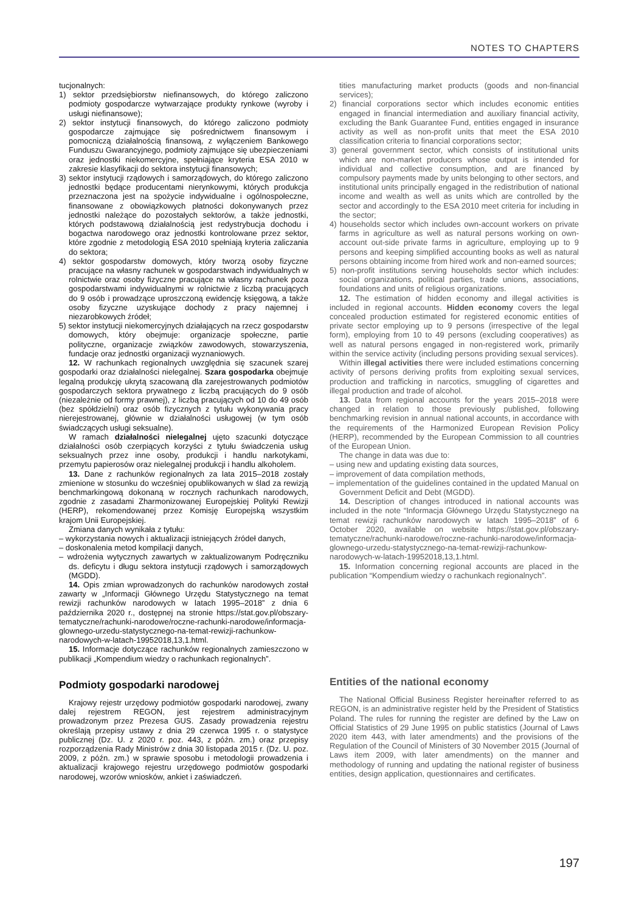NOTES TO CHAPTERS
tucjonalnych:
1) sektor przedsiębiorstw niefinansowych, do którego zaliczono podmioty gospodarcze wytwarzające produkty rynkowe (wyroby i usługi niefinansowe);
2) sektor instytucji finansowych, do którego zaliczono podmioty gospodarcze zajmujące się pośrednictwem finansowym i pomocniczą działalnością finansową, z wyłączeniem Bankowego Funduszu Gwarancyjnego, podmioty zajmujące się ubezpieczeniami oraz jednostki niekomercyjne, spełniające kryteria ESA 2010 w zakresie klasyfikacji do sektora instytucji finansowych;
3) sektor instytucji rządowych i samorządowych, do którego zaliczono jednostki będące producentami nierynkowymi, których produkcja przeznaczona jest na spożycie indywidualne i ogólnospołeczne, finansowane z obowiązkowych płatności dokonywanych przez jednostki należące do pozostałych sektorów, a także jednostki, których podstawową działalnością jest redystrybucja dochodu i bogactwa narodowego oraz jednostki kontrolowane przez sektor, które zgodnie z metodologią ESA 2010 spełniają kryteria zaliczania do sektora;
4) sektor gospodarstw domowych, który tworzą osoby fizyczne pracujące na własny rachunek w gospodarstwach indywidualnych w rolnictwie oraz osoby fizyczne pracujące na własny rachunek poza gospodarstwami indywidualnymi w rolnictwie z liczbą pracujących do 9 osób i prowadzące uproszczoną ewidencję księgową, a także osoby fizyczne uzyskujące dochody z pracy najemnej i niezarobkowych źródeł;
5) sektor instytucji niekomercyjnych działających na rzecz gospodarstw domowych, który obejmuje: organizacje społeczne, partie polityczne, organizacje związków zawodowych, stowarzyszenia, fundacje oraz jednostki organizacji wyznaniowych.
12. W rachunkach regionalnych uwzględnia się szacunek szarej gospodarki oraz działalności nielegalnej. Szara gospodarka obejmuje legalną produkcję ukrytą szacowaną dla zarejestrowanych podmiotów gospodarczych sektora prywatnego z liczbą pracujących do 9 osób (niezależnie od formy prawnej), z liczbą pracujących od 10 do 49 osób (bez spółdzielni) oraz osób fizycznych z tytułu wykonywania pracy nierejestrowanej, głównie w działalności usługowej (w tym osób świadczących usługi seksualne).
W ramach działalności nielegalnej ujęto szacunki dotyczące działalności osób czerpiących korzyści z tytułu świadczenia usług seksualnych przez inne osoby, produkcji i handlu narkotykami, przemytu papierosów oraz nielegalnej produkcji i handlu alkoholem.
13. Dane z rachunków regionalnych za lata 2015–2018 zostały zmienione w stosunku do wcześniej opublikowanych w ślad za rewizją benchmarkingową dokonaną w rocznych rachunkach narodowych, zgodnie z zasadami Zharmonizowanej Europejskiej Polityki Rewizji (HERP), rekomendowanej przez Komisję Europejską wszystkim krajom Unii Europejskiej.
Zmiana danych wynikała z tytułu:
– wykorzystania nowych i aktualizacji istniejących źródeł danych,
– doskonalenia metod kompilacji danych,
– wdrożenia wytycznych zawartych w zaktualizowanym Podręczniku ds. deficytu i długu sektora instytucji rządowych i samorządowych (MGDD).
14. Opis zmian wprowadzonych do rachunków narodowych został zawarty w „Informacji Głównego Urzędu Statystycznego na temat rewizji rachunków narodowych w latach 1995–2018” z dnia 6 października 2020 r., dostępnej na stronie https://stat.gov.pl/obszary-tematyczne/rachunki-narodowe/roczne-rachunki-narodowe/informacja-glownego-urzedu-statystycznego-na-temat-rewizji-rachunkow-narodowych-w-latach-19952018,13,1.html.
15. Informacje dotyczące rachunków regionalnych zamieszczono w publikacji „Kompendium wiedzy o rachunkach regionalnych”.
Podmioty gospodarki narodowej
Krajowy rejestr urzędowy podmiotów gospodarki narodowej, zwany dalej rejestrem REGON, jest rejestrem administracyjnym prowadzonym przez Prezesa GUS. Zasady prowadzenia rejestru określają przepisy ustawy z dnia 29 czerwca 1995 r. o statystyce publicznej (Dz. U. z 2020 r. poz. 443, z późn. zm.) oraz przepisy rozporządzenia Rady Ministrów z dnia 30 listopada 2015 r. (Dz. U. poz. 2009, z późn. zm.) w sprawie sposobu i metodologii prowadzenia i aktualizacji krajowego rejestru urzędowego podmiotów gospodarki narodowej, wzorów wniosków, ankiet i zaświadczeń.
tities manufacturing market products (goods and non-financial services);
2) financial corporations sector which includes economic entities engaged in financial intermediation and auxiliary financial activity, excluding the Bank Guarantee Fund, entities engaged in insurance activity as well as non-profit units that meet the ESA 2010 classification criteria to financial corporations sector;
3) general government sector, which consists of institutional units which are non-market producers whose output is intended for individual and collective consumption, and are financed by compulsory payments made by units belonging to other sectors, and institutional units principally engaged in the redistribution of national income and wealth as well as units which are controlled by the sector and accordingly to the ESA 2010 meet criteria for including in the sector;
4) households sector which includes own-account workers on private farms in agriculture as well as natural persons working on own-account out-side private farms in agriculture, employing up to 9 persons and keeping simplified accounting books as well as natural persons obtaining income from hired work and non-earned sources;
5) non-profit institutions serving households sector which includes: social organizations, political parties, trade unions, associations, foundations and units of religious organizations.
12. The estimation of hidden economy and illegal activities is included in regional accounts. Hidden economy covers the legal concealed production estimated for registered economic entities of private sector employing up to 9 persons (irrespective of the legal form), employing from 10 to 49 persons (excluding cooperatives) as well as natural persons engaged in non-registered work, primarily within the service activity (including persons providing sexual services).
Within illegal activities there were included estimations concerning activity of persons deriving profits from exploiting sexual services, production and trafficking in narcotics, smuggling of cigarettes and illegal production and trade of alcohol.
13. Data from regional accounts for the years 2015–2018 were changed in relation to those previously published, following benchmarking revision in annual national accounts, in accordance with the requirements of the Harmonized European Revision Policy (HERP), recommended by the European Commission to all countries of the European Union.
The change in data was due to:
– using new and updating existing data sources,
– improvement of data compilation methods,
– implementation of the guidelines contained in the updated Manual on Government Deficit and Debt (MGDD).
14. Description of changes introduced in national accounts was included in the note “Informacja Głównego Urzędu Statystycznego na temat rewizji rachunków narodowych w latach 1995–2018” of 6 October 2020, available on website https://stat.gov.pl/obszary-tematyczne/rachunki-narodowe/roczne-rachunki-narodowe/informacja-glownego-urzedu-statystycznego-na-temat-rewizji-rachunkow-narodowych-w-latach-19952018,13,1.html.
15. Information concerning regional accounts are placed in the publication “Kompendium wiedzy o rachunkach regionalnych”.
Entities of the national economy
The National Official Business Register hereinafter referred to as REGON, is an administrative register held by the President of Statistics Poland. The rules for running the register are defined by the Law on Official Statistics of 29 June 1995 on public statistics (Journal of Laws 2020 item 443, with later amendments) and the provisions of the Regulation of the Council of Ministers of 30 November 2015 (Journal of Laws item 2009, with later amendments) on the manner and methodology of running and updating the national register of business entities, design application, questionnaires and certificates.
197